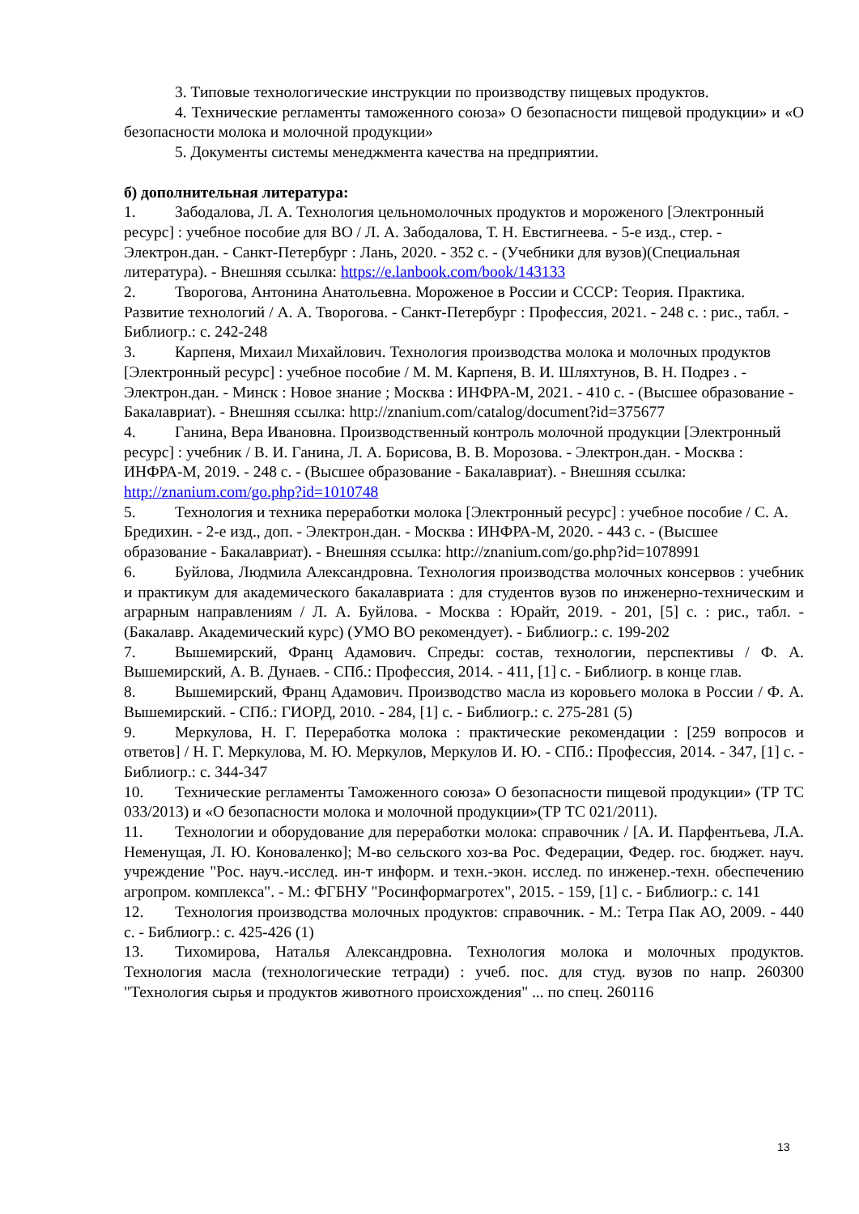3. Типовые технологические инструкции по производству пищевых продуктов.
4. Технические регламенты таможенного союза» О безопасности пищевой продукции» и «О безопасности молока и молочной продукции»
5. Документы системы менеджмента качества на предприятии.
б) дополнительная литература:
1. Забодалова, Л. А. Технология цельномолочных продуктов и мороженого [Электронный ресурс] : учебное пособие для ВО / Л. А. Забодалова, Т. Н. Евстигнеева. - 5-е изд., стер. - Электрон.дан. - Санкт-Петербург : Лань, 2020. - 352 с. - (Учебники для вузов)(Специальная литература). - Внешняя ссылка: https://e.lanbook.com/book/143133
2. Творогова, Антонина Анатольевна. Мороженое в России и СССР: Теория. Практика. Развитие технологий / А. А. Творогова. - Санкт-Петербург : Профессия, 2021. - 248 с. : рис., табл. - Библиогр.: с. 242-248
3. Карпеня, Михаил Михайлович. Технология производства молока и молочных продуктов [Электронный ресурс] : учебное пособие / М. М. Карпеня, В. И. Шляхтунов, В. Н. Подрез . - Электрон.дан. - Минск : Новое знание ; Москва : ИНФРА-М, 2021. - 410 с. - (Высшее образование - Бакалавриат). - Внешняя ссылка: http://znanium.com/catalog/document?id=375677
4. Ганина, Вера Ивановна. Производственный контроль молочной продукции [Электронный ресурс] : учебник / В. И. Ганина, Л. А. Борисова, В. В. Морозова. - Электрон.дан. - Москва : ИНФРА-М, 2019. - 248 с. - (Высшее образование - Бакалавриат). - Внешняя ссылка: http://znanium.com/go.php?id=1010748
5. Технология и техника переработки молока [Электронный ресурс] : учебное пособие / С. А. Бредихин. - 2-е изд., доп. - Электрон.дан. - Москва : ИНФРА-М, 2020. - 443 с. - (Высшее образование - Бакалавриат). - Внешняя ссылка: http://znanium.com/go.php?id=1078991
6. Буйлова, Людмила Александровна. Технология производства молочных консервов : учебник и практикум для академического бакалавриата : для студентов вузов по инженерно-техническим и аграрным направлениям / Л. А. Буйлова. - Москва : Юрайт, 2019. - 201, [5] с. : рис., табл. - (Бакалавр. Академический курс) (УМО ВО рекомендует). - Библиогр.: с. 199-202
7. Вышемирский, Франц Адамович. Спреды: состав, технологии, перспективы / Ф. А. Вышемирский, А. В. Дунаев. - СПб.: Профессия, 2014. - 411, [1] с. - Библиогр. в конце глав.
8. Вышемирский, Франц Адамович. Производство масла из коровьего молока в России / Ф. А. Вышемирский. - СПб.: ГИОРД, 2010. - 284, [1] с. - Библиогр.: с. 275-281 (5)
9. Меркулова, Н. Г. Переработка молока : практические рекомендации : [259 вопросов и ответов] / Н. Г. Меркулова, М. Ю. Меркулов, Меркулов И. Ю. - СПб.: Профессия, 2014. - 347, [1] с. - Библиогр.: с. 344-347
10. Технические регламенты Таможенного союза» О безопасности пищевой продукции» (ТР ТС 033/2013) и «О безопасности молока и молочной продукции»(ТР ТС 021/2011).
11. Технологии и оборудование для переработки молока: справочник / [А. И. Парфентьева, Л.А. Неменущая, Л. Ю. Коноваленко]; М-во сельского хоз-ва Рос. Федерации, Федер. гос. бюджет. науч. учреждение "Рос. науч.-исслед. ин-т информ. и техн.-экон. исслед. по инженер.-техн. обеспечению агропром. комплекса". - М.: ФГБНУ "Росинформагротех", 2015. - 159, [1] с. - Библиогр.: с. 141
12. Технология производства молочных продуктов: справочник. - М.: Тетра Пак АО, 2009. - 440 с. - Библиогр.: с. 425-426 (1)
13. Тихомирова, Наталья Александровна. Технология молока и молочных продуктов. Технология масла (технологические тетради) : учеб. пос. для студ. вузов по напр. 260300 "Технология сырья и продуктов животного происхождения" ... по спец. 260116
13